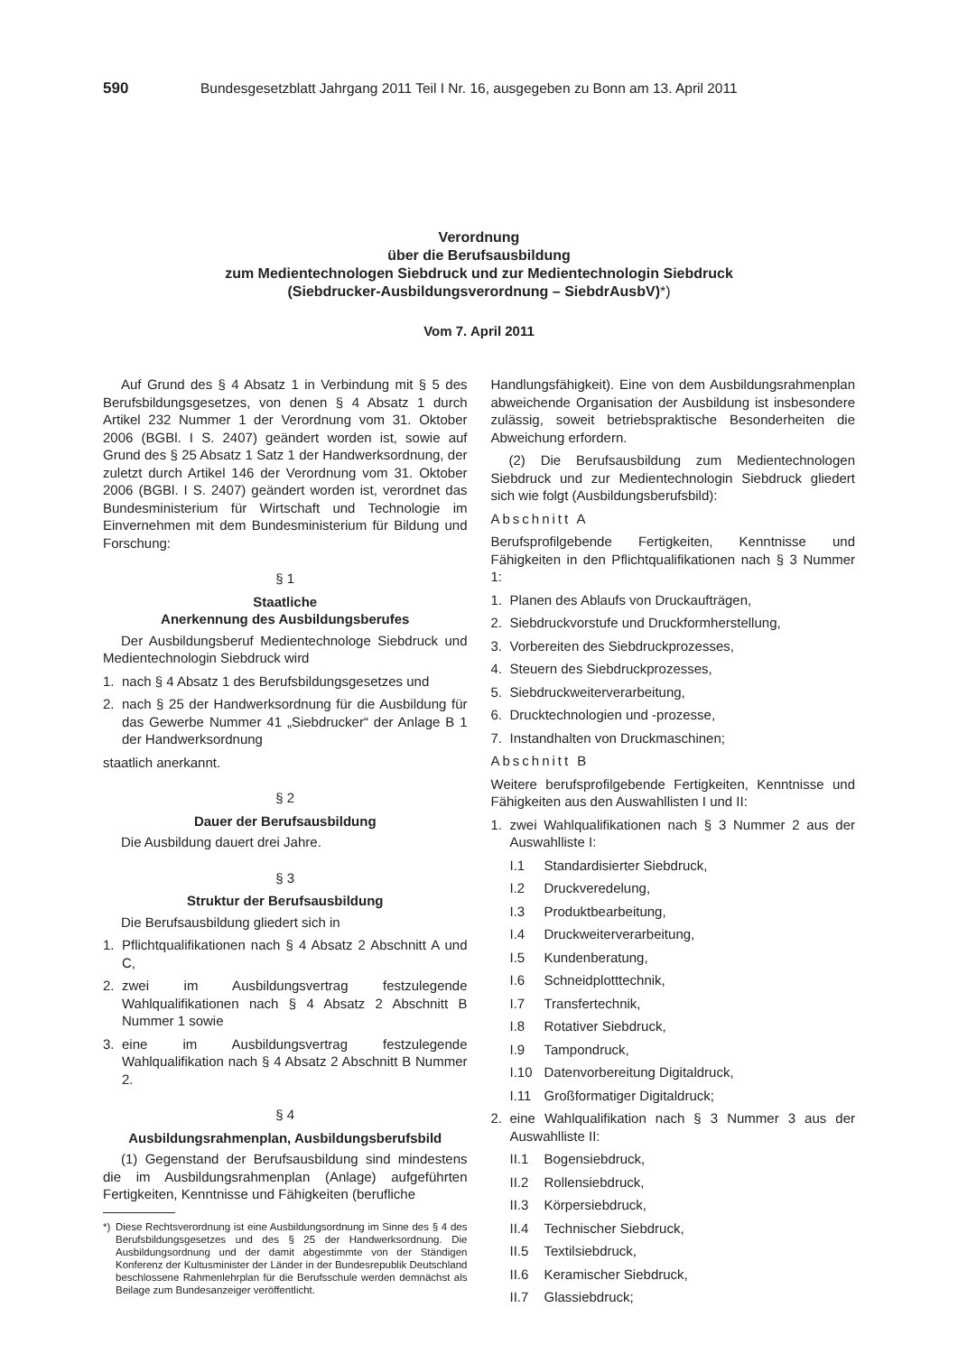590 Bundesgesetzblatt Jahrgang 2011 Teil I Nr. 16, ausgegeben zu Bonn am 13. April 2011
Verordnung
über die Berufsausbildung
zum Medientechnologen Siebdruck und zur Medientechnologin Siebdruck
(Siebdrucker-Ausbildungsverordnung – SiebdrAusbV)*)
Vom 7. April 2011
Auf Grund des § 4 Absatz 1 in Verbindung mit § 5 des Berufsbildungsgesetzes, von denen § 4 Absatz 1 durch Artikel 232 Nummer 1 der Verordnung vom 31. Oktober 2006 (BGBl. I S. 2407) geändert worden ist, sowie auf Grund des § 25 Absatz 1 Satz 1 der Handwerksordnung, der zuletzt durch Artikel 146 der Verordnung vom 31. Oktober 2006 (BGBl. I S. 2407) geändert worden ist, verordnet das Bundesministerium für Wirtschaft und Technologie im Einvernehmen mit dem Bundesministerium für Bildung und Forschung:
§ 1
Staatliche
Anerkennung des Ausbildungsberufes
Der Ausbildungsberuf Medientechnologe Siebdruck und Medientechnologin Siebdruck wird
1. nach § 4 Absatz 1 des Berufsbildungsgesetzes und
2. nach § 25 der Handwerksordnung für die Ausbildung für das Gewerbe Nummer 41 „Siebdrucker“ der Anlage B 1 der Handwerksordnung
staatlich anerkannt.
§ 2
Dauer der Berufsausbildung
Die Ausbildung dauert drei Jahre.
§ 3
Struktur der Berufsausbildung
Die Berufsausbildung gliedert sich in
1. Pflichtqualifikationen nach § 4 Absatz 2 Abschnitt A und C,
2. zwei im Ausbildungsvertrag festzulegende Wahlqualifikationen nach § 4 Absatz 2 Abschnitt B Nummer 1 sowie
3. eine im Ausbildungsvertrag festzulegende Wahlqualifikation nach § 4 Absatz 2 Abschnitt B Nummer 2.
§ 4
Ausbildungsrahmenplan, Ausbildungsberufsbild
(1) Gegenstand der Berufsausbildung sind mindestens die im Ausbildungsrahmenplan (Anlage) aufgeführten Fertigkeiten, Kenntnisse und Fähigkeiten (berufliche
*) Diese Rechtsverordnung ist eine Ausbildungsordnung im Sinne des § 4 des Berufsbildungsgesetzes und des § 25 der Handwerksordnung. Die Ausbildungsordnung und der damit abgestimmte von der Ständigen Konferenz der Kultusminister der Länder in der Bundesrepublik Deutschland beschlossene Rahmenlehrplan für die Berufsschule werden demnächst als Beilage zum Bundesanzeiger veröffentlicht.
Handlungsfähigkeit). Eine von dem Ausbildungsrahmenplan abweichende Organisation der Ausbildung ist insbesondere zulässig, soweit betriebspraktische Besonderheiten die Abweichung erfordern.
(2) Die Berufsausbildung zum Medientechnologen Siebdruck und zur Medientechnologin Siebdruck gliedert sich wie folgt (Ausbildungsberufsbild):
Abschnitt A
Berufsprofilgebende Fertigkeiten, Kenntnisse und Fähigkeiten in den Pflichtqualifikationen nach § 3 Nummer 1:
1. Planen des Ablaufs von Druckaufträgen,
2. Siebdruckvorstufe und Druckformherstellung,
3. Vorbereiten des Siebdruckprozesses,
4. Steuern des Siebdruckprozesses,
5. Siebdruckweiterverarbeitung,
6. Drucktechnologien und -prozesse,
7. Instandhalten von Druckmaschinen;
Abschnitt B
Weitere berufsprofilgebende Fertigkeiten, Kenntnisse und Fähigkeiten aus den Auswahllisten I und II:
1. zwei Wahlqualifikationen nach § 3 Nummer 2 aus der Auswahlliste I:
I.1 Standardisierter Siebdruck,
I.2 Druckveredelung,
I.3 Produktbearbeitung,
I.4 Druckweiterverarbeitung,
I.5 Kundenberatung,
I.6 Schneidplotttechnik,
I.7 Transfertechnik,
I.8 Rotativer Siebdruck,
I.9 Tampondruck,
I.10 Datenvorbereitung Digitaldruck,
I.11 Großformatiger Digitaldruck;
2. eine Wahlqualifikation nach § 3 Nummer 3 aus der Auswahlliste II:
II.1 Bogensiebdruck,
II.2 Rollensiebdruck,
II.3 Körpersiebdruck,
II.4 Technischer Siebdruck,
II.5 Textilsiebdruck,
II.6 Keramischer Siebdruck,
II.7 Glassiebdruck;